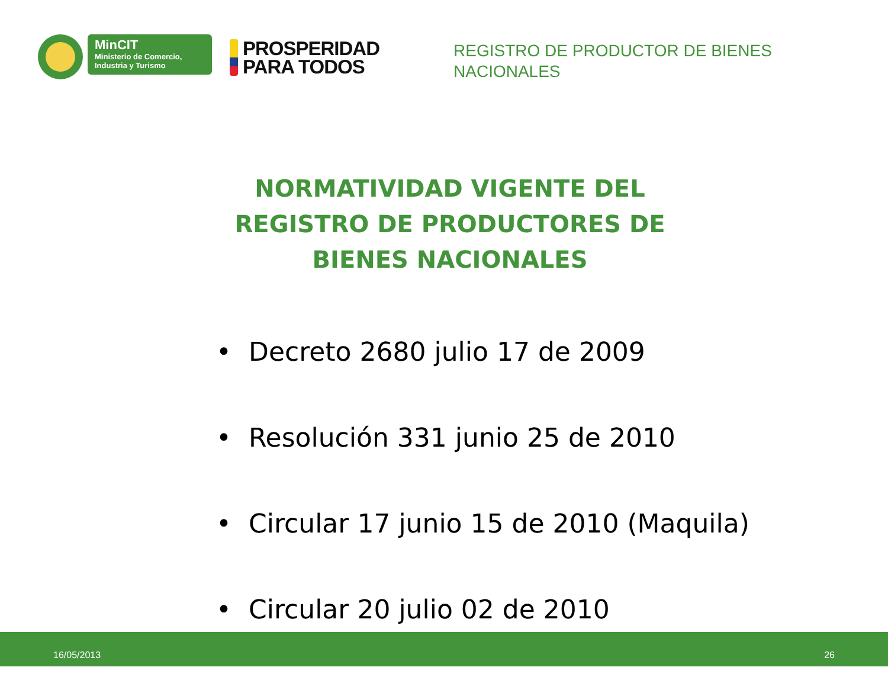MinCIT
Ministerio de Comercio,
Industria y Turismo
PROSPERIDAD
PARA TODOS
REGISTRO DE PRODUCTOR DE BIENES
NACIONALES
NORMATIVIDAD VIGENTE DEL REGISTRO DE PRODUCTORES DE BIENES NACIONALES
• Decreto 2680 julio 17 de 2009
• Resolución 331 junio 25 de 2010
• Circular 17 junio 15 de 2010 (Maquila)
• Circular 20 julio 02 de 2010
16/05/2013 26